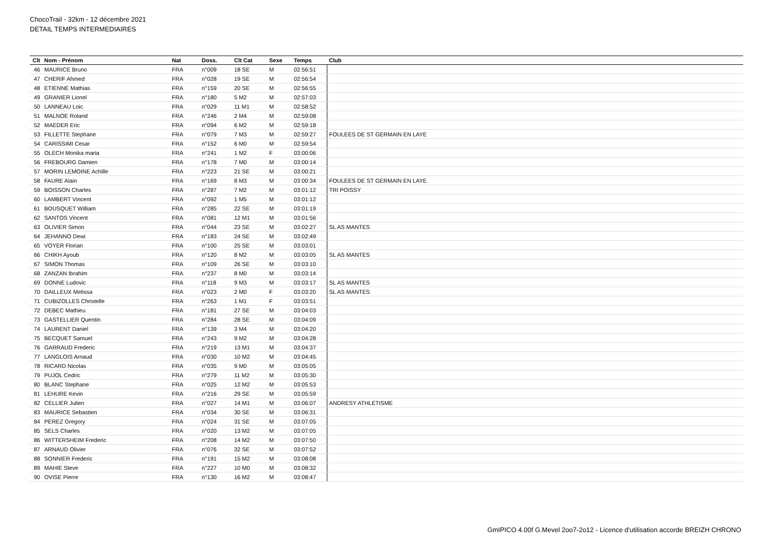ChocoTrail - 32km - 12 décembre 2021
DETAIL TEMPS INTERMEDIAIRES
| Clt | Nom - Prénom | Nat | Doss. | Clt Cat | Sexe | Temps | Club |
| --- | --- | --- | --- | --- | --- | --- | --- |
| 46 | MAURICE Bruno | FRA | n°009 | 18 SE | M | 02:56:51 | |
| 47 | CHERIF Ahmed | FRA | n°028 | 19 SE | M | 02:56:54 | |
| 48 | ETIENNE Mathias | FRA | n°159 | 20 SE | M | 02:56:55 | |
| 49 | GRANIER Lionel | FRA | n°180 | 5 M2 | M | 02:57:03 | |
| 50 | LANNEAU Loic | FRA | n°029 | 11 M1 | M | 02:58:52 | |
| 51 | MALNOE Roland | FRA | n°246 | 2 M4 | M | 02:59:08 | |
| 52 | MAEDER Eric | FRA | n°094 | 6 M2 | M | 02:59:18 | |
| 53 | FILLETTE Stephane | FRA | n°079 | 7 M3 | M | 02:59:27 | FOULEES DE ST GERMAIN EN LAYE |
| 54 | CARISSIMI Cesar | FRA | n°152 | 6 M0 | M | 02:59:54 | |
| 55 | OLECH Monika maria | FRA | n°241 | 1 M2 | F | 03:00:06 | |
| 56 | FREBOURG Damien | FRA | n°178 | 7 M0 | M | 03:00:14 | |
| 57 | MORIN LEMOINE Achille | FRA | n°223 | 21 SE | M | 03:00:21 | |
| 58 | FAURE Alain | FRA | n°169 | 8 M3 | M | 03:00:34 | FOULEES DE ST GERMAIN EN LAYE |
| 59 | BOISSON Charles | FRA | n°287 | 7 M2 | M | 03:01:12 | TRI POISSY |
| 60 | LAMBERT Vincent | FRA | n°092 | 1 M5 | M | 03:01:12 | |
| 61 | BOUSQUET William | FRA | n°285 | 22 SE | M | 03:01:19 | |
| 62 | SANTOS Vincent | FRA | n°081 | 12 M1 | M | 03:01:56 | |
| 63 | OLIVIER Simon | FRA | n°044 | 23 SE | M | 03:02:27 | SL AS MANTES |
| 64 | JEHANNO Dewi | FRA | n°183 | 24 SE | M | 03:02:49 | |
| 65 | VOYER Florian | FRA | n°100 | 25 SE | M | 03:03:01 | |
| 66 | CHIKH Ayoub | FRA | n°120 | 8 M2 | M | 03:03:05 | SL AS MANTES |
| 67 | SIMON Thomas | FRA | n°109 | 26 SE | M | 03:03:10 | |
| 68 | ZANZAN Ibrahim | FRA | n°237 | 8 M0 | M | 03:03:14 | |
| 69 | DONNE Ludovic | FRA | n°118 | 9 M3 | M | 03:03:17 | SL AS MANTES |
| 70 | DAILLEUX Melissa | FRA | n°023 | 2 M0 | F | 03:03:20 | SL AS MANTES |
| 71 | CUBIZOLLES Christelle | FRA | n°263 | 1 M1 | F | 03:03:51 | |
| 72 | DEBEC Mathieu | FRA | n°181 | 27 SE | M | 03:04:03 | |
| 73 | GASTELLIER Quentin | FRA | n°284 | 28 SE | M | 03:04:09 | |
| 74 | LAURENT Daniel | FRA | n°139 | 3 M4 | M | 03:04:20 | |
| 75 | BECQUET Samuel | FRA | n°243 | 9 M2 | M | 03:04:28 | |
| 76 | GARRAUD Frederic | FRA | n°219 | 13 M1 | M | 03:04:37 | |
| 77 | LANGLOIS Arnaud | FRA | n°030 | 10 M2 | M | 03:04:45 | |
| 78 | RICARD Nicolas | FRA | n°035 | 9 M0 | M | 03:05:05 | |
| 79 | PUJOL Cedric | FRA | n°279 | 11 M2 | M | 03:05:30 | |
| 80 | BLANC Stephane | FRA | n°025 | 12 M2 | M | 03:05:53 | |
| 81 | LEHURE Kevin | FRA | n°216 | 29 SE | M | 03:05:59 | |
| 82 | CELLIER Julien | FRA | n°027 | 14 M1 | M | 03:06:07 | ANDRESY ATHLETISME |
| 83 | MAURICE Sebastien | FRA | n°034 | 30 SE | M | 03:06:31 | |
| 84 | PEREZ Gregory | FRA | n°024 | 31 SE | M | 03:07:05 | |
| 85 | SELS Charles | FRA | n°020 | 13 M2 | M | 03:07:05 | |
| 86 | WITTERSHEIM Frederic | FRA | n°208 | 14 M2 | M | 03:07:50 | |
| 87 | ARNAUD Olivier | FRA | n°076 | 32 SE | M | 03:07:52 | |
| 88 | SONNIER Frederic | FRA | n°191 | 15 M2 | M | 03:08:08 | |
| 89 | MAHIE Steve | FRA | n°227 | 10 M0 | M | 03:08:32 | |
| 90 | OVISE Pierre | FRA | n°130 | 16 M2 | M | 03:08:47 | |
GmIPICO 4.00f G.Mevel 2oo7-2o12 - Licence d'utilisation accorde BREIZH CHRONO